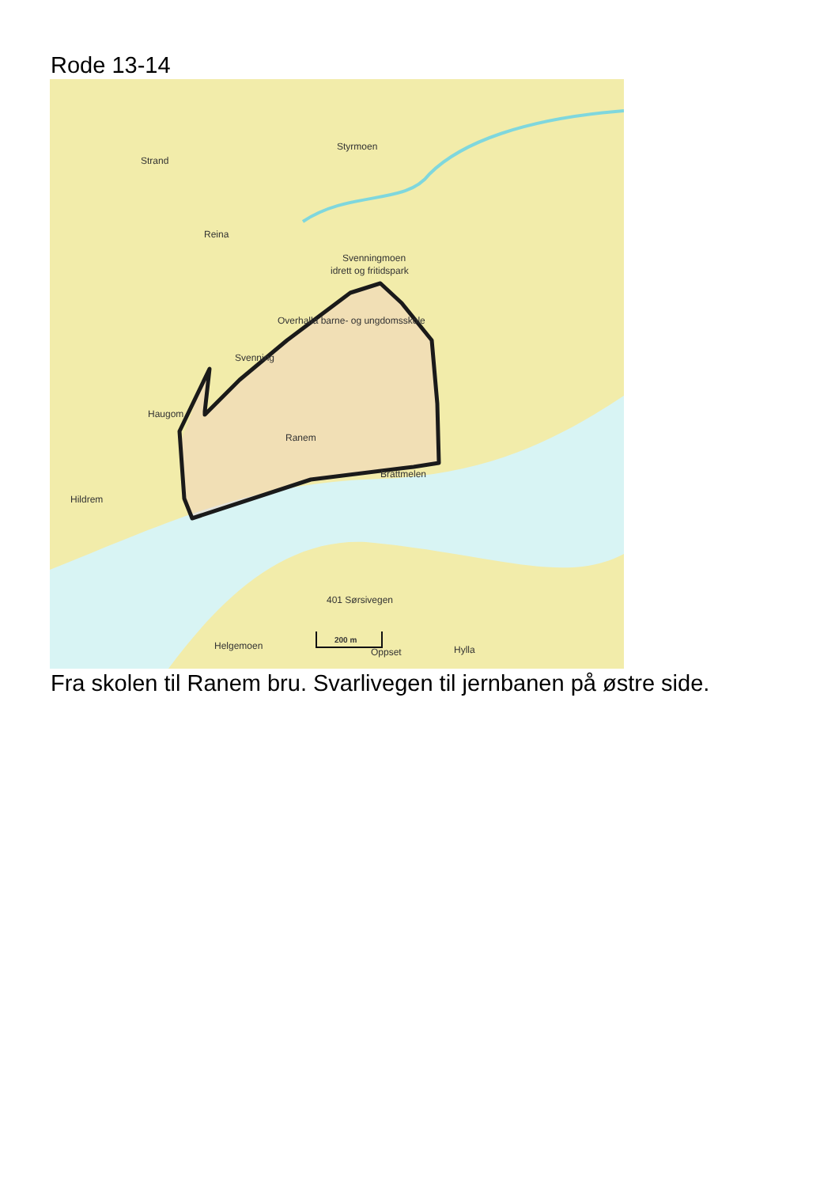Rode 13-14
Styrmoen
Strand
Reina
Svenningmoen
idrett og fritidspark
Overhalla barne- og ungdomsskole
Svenning
Haugom
Ranem
Brattmelen
Hildrem
401 Sørsivegen
Helgemoen
Oppset
Hylla
200 m
Fra skolen til Ranem bru. Svarlivegen til jernbanen på østre side.